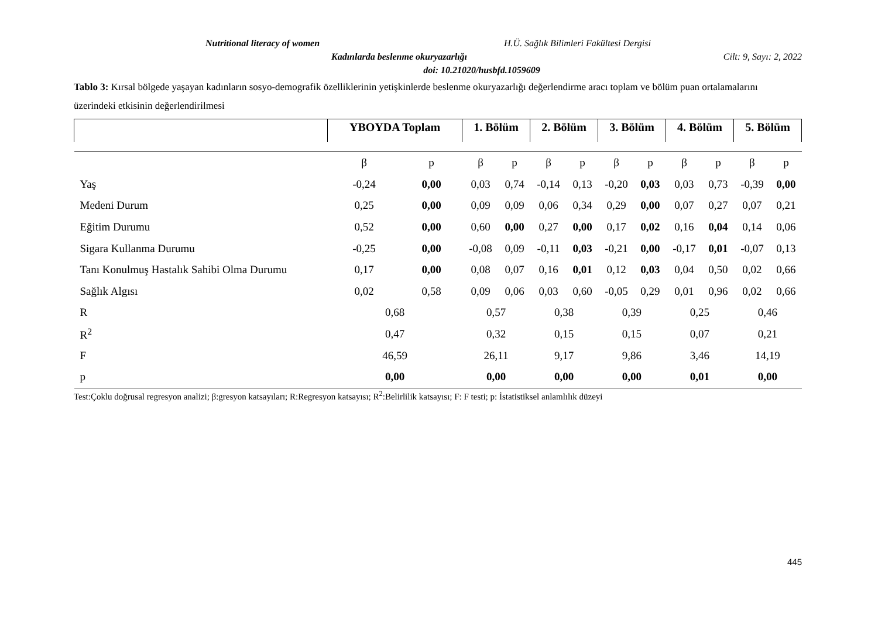Nutritional literacy of women H.Ü. Sağlık Bilimleri Fakültesi Dergisi
Kadınlarda beslenme okuryazarlığı Cilt: 9, Sayı: 2, 2022
doi: 10.21020/husbfd.1059609
Tablo 3: Kırsal bölgede yaşayan kadınların sosyo-demografik özelliklerinin yetişkinlerde beslenme okuryazarlığı değerlendirme aracı toplam ve bölüm puan ortalamalarını üzerindeki etkisinin değerlendirilmesi
| | YBOYDA Toplam | | 1. Bölüm | | 2. Bölüm | | 3. Bölüm | | 4. Bölüm | | 5. Bölüm | |
| --- | --- | --- | --- | --- | --- | --- | --- | --- | --- | --- | --- | --- |
| | β | p | β | p | β | p | β | p | β | p | β | p |
| Yaş | -0,24 | 0,00 | 0,03 | 0,74 | -0,14 | 0,13 | -0,20 | 0,03 | 0,03 | 0,73 | -0,39 | 0,00 |
| Medeni Durum | 0,25 | 0,00 | 0,09 | 0,09 | 0,06 | 0,34 | 0,29 | 0,00 | 0,07 | 0,27 | 0,07 | 0,21 |
| Eğitim Durumu | 0,52 | 0,00 | 0,60 | 0,00 | 0,27 | 0,00 | 0,17 | 0,02 | 0,16 | 0,04 | 0,14 | 0,06 |
| Sigara Kullanma Durumu | -0,25 | 0,00 | -0,08 | 0,09 | -0,11 | 0,03 | -0,21 | 0,00 | -0,17 | 0,01 | -0,07 | 0,13 |
| Tanı Konulmuş Hastalık Sahibi Olma Durumu | 0,17 | 0,00 | 0,08 | 0,07 | 0,16 | 0,01 | 0,12 | 0,03 | 0,04 | 0,50 | 0,02 | 0,66 |
| Sağlık Algısı | 0,02 | 0,58 | 0,09 | 0,06 | 0,03 | 0,60 | -0,05 | 0,29 | 0,01 | 0,96 | 0,02 | 0,66 |
| R | 0,68 | | 0,57 | | 0,38 | | 0,39 | | 0,25 | | 0,46 | |
| R<sup>2</sup> | 0,47 | | 0,32 | | 0,15 | | 0,15 | | 0,07 | | 0,21 | |
| F | 46,59 | | 26,11 | | 9,17 | | 9,86 | | 3,46 | | 14,19 | |
| p | 0,00 | | 0,00 | | 0,00 | | 0,00 | | 0,01 | | 0,00 | |
Test:Çoklu doğrusal regresyon analizi; β:gresyon katsayıları; R:Regresyon katsayısı; R<sup>2</sup>:Belirlilik katsayısı; F: F testi; p: İstatistiksel anlamlılık düzeyi
445